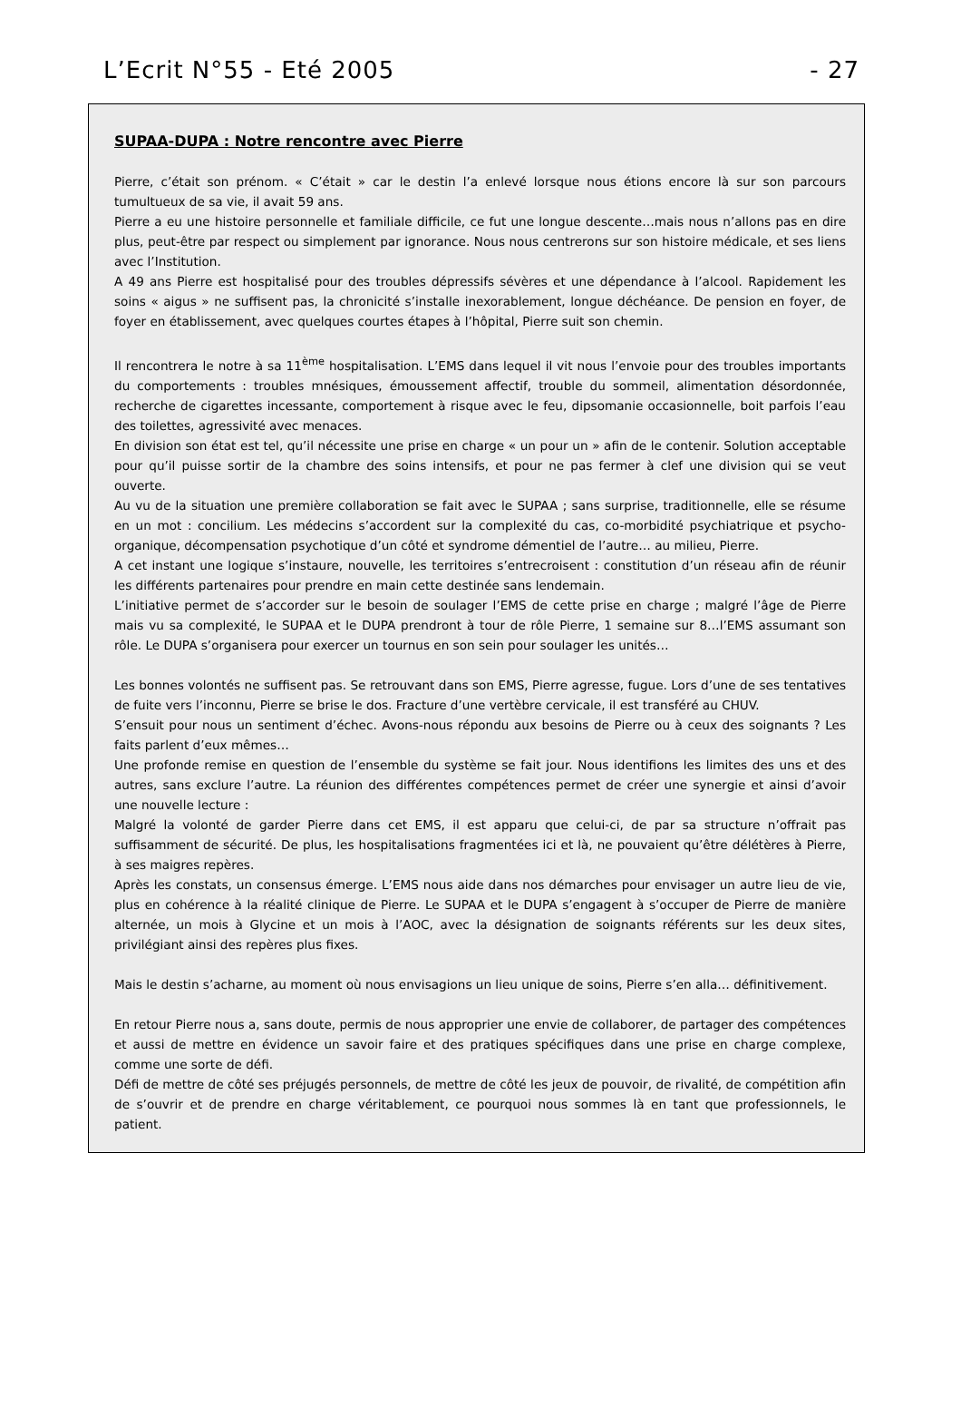L’Ecrit N°55 - Eté 2005 - 27
SUPAA-DUPA : Notre rencontre avec Pierre
Pierre, c’était son prénom. « C’était » car le destin l’a enlevé lorsque nous étions encore là sur son parcours tumultueux de sa vie, il avait 59 ans.
Pierre a eu une histoire personnelle et familiale difficile, ce fut une longue descente…mais nous n’allons pas en dire plus, peut-être par respect ou simplement par ignorance. Nous nous centrerons sur son histoire médicale, et ses liens avec l’Institution.
A 49 ans Pierre est hospitalisé pour des troubles dépressifs sévères et une dépendance à l’alcool. Rapidement les soins « aigus » ne suffisent pas, la chronicité s’installe inexorablement, longue déchéance. De pension en foyer, de foyer en établissement, avec quelques courtes étapes à l’hôpital, Pierre suit son chemin.
Il rencontrera le notre à sa 11<sup>ème</sup> hospitalisation. L’EMS dans lequel il vit nous l’envoie pour des troubles importants du comportements : troubles mnésiques, émoussement affectif, trouble du sommeil, alimentation désordonnée, recherche de cigarettes incessante, comportement à risque avec le feu, dipsomanie occasionnelle, boit parfois l’eau des toilettes, agressivité avec menaces.
En division son état est tel, qu’il nécessite une prise en charge « un pour un » afin de le contenir. Solution acceptable pour qu’il puisse sortir de la chambre des soins intensifs, et pour ne pas fermer à clef une division qui se veut ouverte.
Au vu de la situation une première collaboration se fait avec le SUPAA ; sans surprise, traditionnelle, elle se résume en un mot : concilium. Les médecins s’accordent sur la complexité du cas, co-morbidité psychiatrique et psycho-organique, décompensation psychotique d’un côté et syndrome démentiel de l’autre… au milieu, Pierre.
A cet instant une logique s’instaure, nouvelle, les territoires s’entrecroisent : constitution d’un réseau afin de réunir les différents partenaires pour prendre en main cette destinée sans lendemain.
L’initiative permet de s’accorder sur le besoin de soulager l’EMS de cette prise en charge ; malgré l’âge de Pierre mais vu sa complexité, le SUPAA et le DUPA prendront à tour de rôle Pierre, 1 semaine sur 8…l’EMS assumant son rôle. Le DUPA s’organisera pour exercer un tournus en son sein pour soulager les unités…
Les bonnes volontés ne suffisent pas. Se retrouvant dans son EMS, Pierre agresse, fugue. Lors d’une de ses tentatives de fuite vers l’inconnu, Pierre se brise le dos. Fracture d’une vertèbre cervicale, il est transféré au CHUV.
S’ensuit pour nous un sentiment d’échec. Avons-nous répondu aux besoins de Pierre ou à ceux des soignants ? Les faits parlent d’eux mêmes…
Une profonde remise en question de l’ensemble du système se fait jour. Nous identifions les limites des uns et des autres, sans exclure l’autre. La réunion des différentes compétences permet de créer une synergie et ainsi d’avoir une nouvelle lecture :
Malgré la volonté de garder Pierre dans cet EMS, il est apparu que celui-ci, de par sa structure n’offrait pas suffisamment de sécurité. De plus, les hospitalisations fragmentées ici et là, ne pouvaient qu’être délétères à Pierre, à ses maigres repères.
Après les constats, un consensus émerge. L’EMS nous aide dans nos démarches pour envisager un autre lieu de vie, plus en cohérence à la réalité clinique de Pierre. Le SUPAA et le DUPA s’engagent à s’occuper de Pierre de manière alternée, un mois à Glycine et un mois à l’AOC, avec la désignation de soignants référents sur les deux sites, privilégiant ainsi des repères plus fixes.
Mais le destin s’acharne, au moment où nous envisagions un lieu unique de soins, Pierre s’en alla… définitivement.
En retour Pierre nous a, sans doute, permis de nous approprier une envie de collaborer, de partager des compétences et aussi de mettre en évidence un savoir faire et des pratiques spécifiques dans une prise en charge complexe, comme une sorte de défi.
Défi de mettre de côté ses préjugés personnels, de mettre de côté les jeux de pouvoir, de rivalité, de compétition afin de s’ouvrir et de prendre en charge véritablement, ce pourquoi nous sommes là en tant que professionnels, le patient.